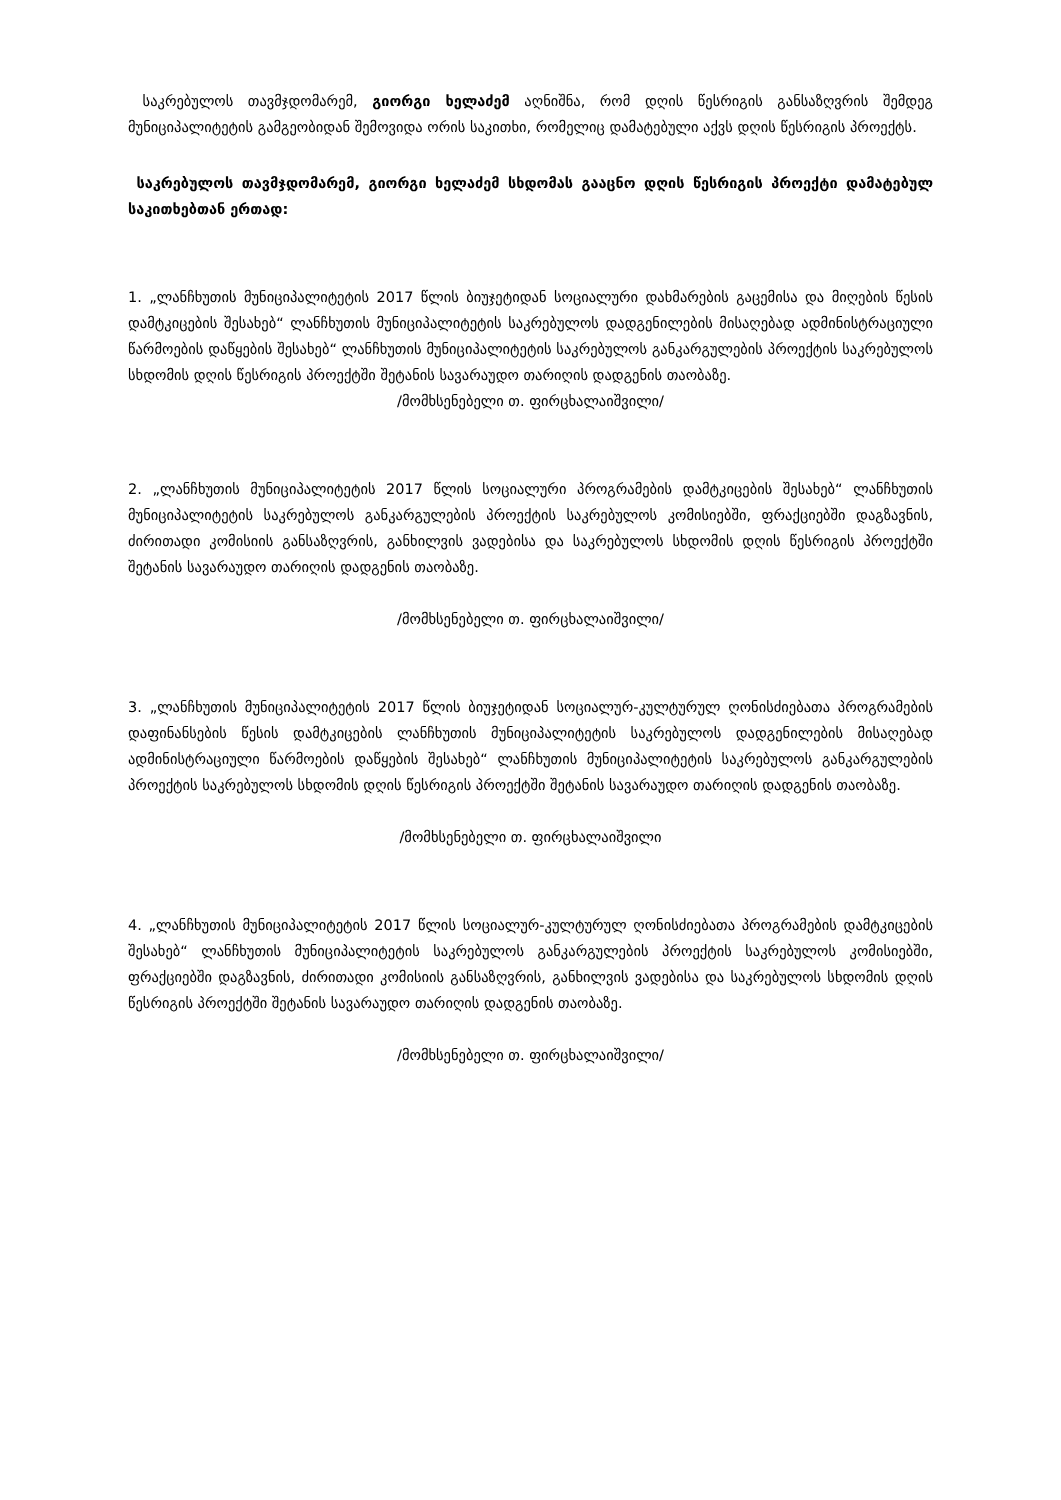საკრებულოს თავმჯდომარემ, გიორგი ხელაძემ აღნიშნა, რომ დღის წესრიგის განსაზღვრის შემდეგ მუნიციპალიტეტის გამგეობიდან შემოვიდა ორის საკითხი, რომელიც დამატებული აქვს დღის წესრიგის პროექტს.
საკრებულოს თავმჯდომარემ, გიორგი ხელაძემ სხდომას გააცნო დღის წესრიგის პროექტი დამატებულ საკითხებთან ერთად:
1. „ლანჩხუთის მუნიციპალიტეტის 2017 წლის ბიუჯეტიდან სოციალური დახმარების გაცემისა და მიღების წესის დამტკიცების შესახებ“ ლანჩხუთის მუნიციპალიტეტის საკრებულოს დადგენილების მისაღებად ადმინისტრაციული წარმოების დაწყების შესახებ“ ლანჩხუთის მუნიციპალიტეტის საკრებულოს განკარგულების პროექტის საკრებულოს სხდომის დღის წესრიგის პროექტში შეტანის სავარაუდო თარიღის დადგენის თაობაზე.
/მომხსენებელი თ. ფირცხალაიშვილი/
2. „ლანჩხუთის მუნიციპალიტეტის 2017 წლის სოციალური პროგრამების დამტკიცების შესახებ“ ლანჩხუთის მუნიციპალიტეტის საკრებულოს განკარგულების პროექტის საკრებულოს კომისიებში, ფრაქციებში დაგზავნის, ძირითადი კომისიის განსაზღვრის, განხილვის ვადებისა და საკრებულოს სხდომის დღის წესრიგის პროექტში შეტანის სავარაუდო თარიღის დადგენის თაობაზე.
/მომხსენებელი თ. ფირცხალაიშვილი/
3. „ლანჩხუთის მუნიციპალიტეტის 2017 წლის ბიუჯეტიდან სოციალურ-კულტურულ ღონისძიებათა პროგრამების დაფინანსების წესის დამტკიცების ლანჩხუთის მუნიციპალიტეტის საკრებულოს დადგენილების მისაღებად ადმინისტრაციული წარმოების დაწყების შესახებ“ ლანჩხუთის მუნიციპალიტეტის საკრებულოს განკარგულების პროექტის საკრებულოს სხდომის დღის წესრიგის პროექტში შეტანის სავარაუდო თარიღის დადგენის თაობაზე.
/მომხსენებელი თ. ფირცხალაიშვილი
4. „ლანჩხუთის მუნიციპალიტეტის 2017 წლის სოციალურ-კულტურულ ღონისძიებათა პროგრამების დამტკიცების შესახებ“ ლანჩხუთის მუნიციპალიტეტის საკრებულოს განკარგულების პროექტის საკრებულოს კომისიებში, ფრაქციებში დაგზავნის, ძირითადი კომისიის განსაზღვრის, განხილვის ვადებისა და საკრებულოს სხდომის დღის წესრიგის პროექტში შეტანის სავარაუდო თარიღის დადგენის თაობაზე.
/მომხსენებელი თ. ფირცხალაიშვილი/